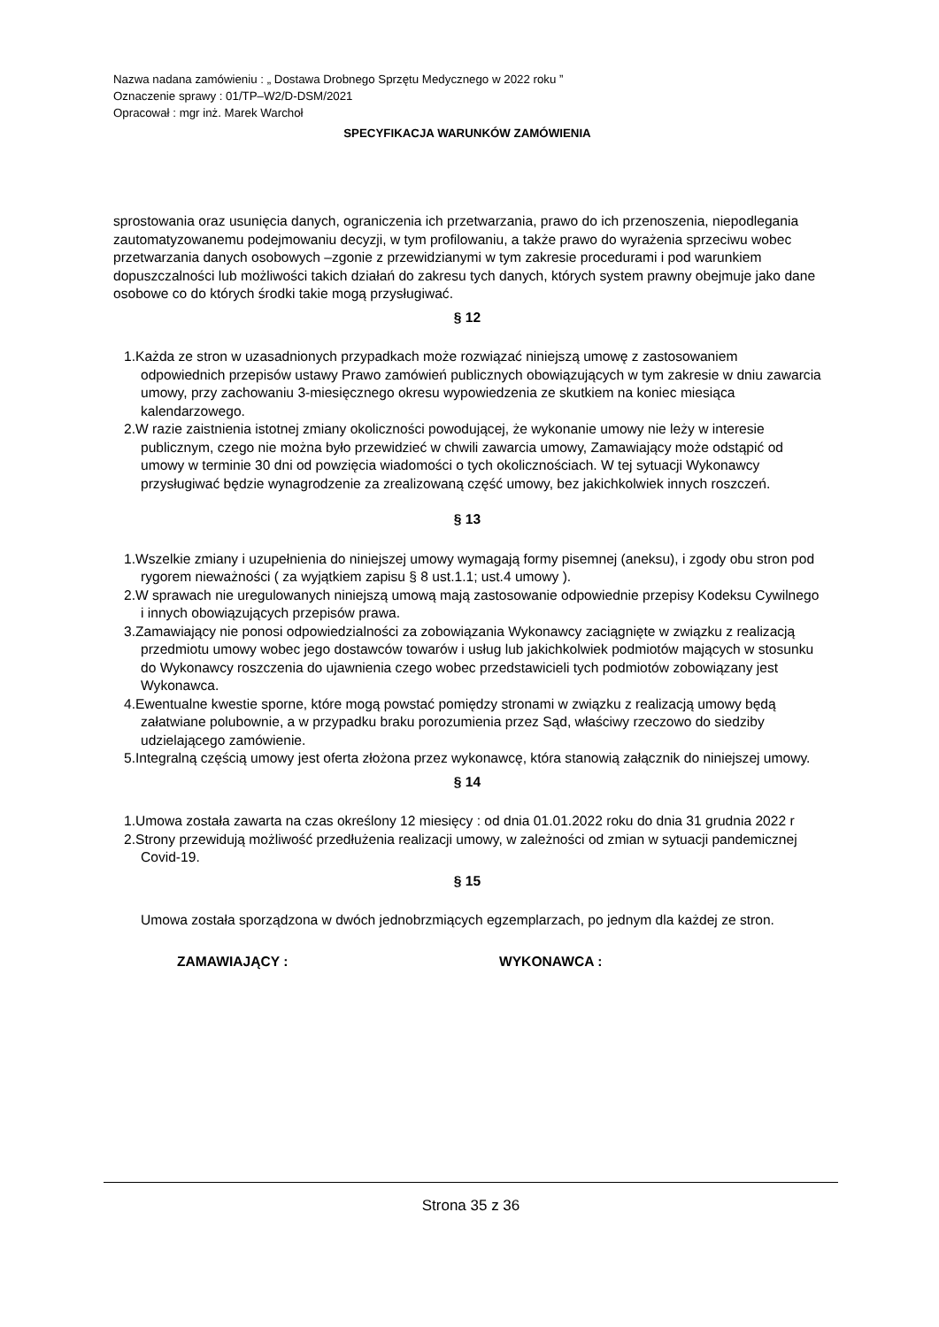Nazwa nadana zamówieniu : „ Dostawa Drobnego Sprzętu Medycznego w 2022 roku ”
Oznaczenie sprawy : 01/TP–W2/D-DSM/2021
Opracował : mgr inż. Marek Warchoł
SPECYFIKACJA WARUNKÓW ZAMÓWIENIA
sprostowania oraz usunięcia danych, ograniczenia ich przetwarzania, prawo do ich przenoszenia, niepodlegania zautomatyzowanemu podejmowaniu decyzji, w tym profilowaniu, a także prawo do wyrażenia sprzeciwu wobec przetwarzania danych osobowych –zgonie z przewidzianymi w tym zakresie procedurami i pod warunkiem dopuszczalności lub możliwości takich działań do zakresu tych danych, których system prawny obejmuje jako dane osobowe co do których środki takie mogą przysługiwać.
§ 12
1.Każda ze stron w uzasadnionych przypadkach może rozwiązać niniejszą umowę z zastosowaniem odpowiednich przepisów ustawy Prawo zamówień publicznych obowiązujących w tym zakresie w dniu zawarcia umowy, przy zachowaniu 3-miesięcznego okresu wypowiedzenia ze skutkiem na koniec miesiąca kalendarzowego.
2.W razie zaistnienia istotnej zmiany okoliczności powodującej, że wykonanie umowy nie leży w interesie publicznym, czego nie można było przewidzieć w chwili zawarcia umowy, Zamawiający może odstąpić od umowy w terminie 30 dni od powzięcia wiadomości o tych okolicznościach. W tej sytuacji Wykonawcy przysługiwać będzie wynagrodzenie za zrealizowaną część umowy, bez jakichkolwiek innych roszczeń.
§ 13
1.Wszelkie zmiany i uzupełnienia do niniejszej umowy wymagają formy pisemnej (aneksu), i zgody obu stron pod rygorem nieważności ( za wyjątkiem zapisu § 8 ust.1.1; ust.4 umowy ).
2.W sprawach nie uregulowanych niniejszą umową mają zastosowanie odpowiednie przepisy Kodeksu Cywilnego i innych obowiązujących przepisów prawa.
3.Zamawiający nie ponosi odpowiedzialności za zobowiązania Wykonawcy zaciągnięte w związku z realizacją przedmiotu umowy wobec jego dostawców towarów i usług lub jakichkolwiek podmiotów mających w stosunku do Wykonawcy roszczenia do ujawnienia czego wobec przedstawicieli tych podmiotów zobowiązany jest Wykonawca.
4.Ewentualne kwestie sporne, które mogą powstać pomiędzy stronami w związku z realizacją umowy będą załatwiane polubownie, a w przypadku braku porozumienia przez Sąd, właściwy rzeczowo do siedziby udzielającego zamówienie.
5.Integralną częścią umowy jest oferta złożona przez wykonawcę, która stanowią załącznik do niniejszej umowy.
§ 14
1.Umowa została zawarta na czas określony 12 miesięcy : od dnia 01.01.2022 roku do dnia 31 grudnia 2022 r
2.Strony przewidują możliwość przedłużenia realizacji umowy, w zależności od zmian w sytuacji pandemicznej Covid-19.
§ 15
Umowa została sporządzona w dwóch jednobrzmiących egzemplarzach, po jednym dla każdej ze stron.
ZAMAWIAJĄCY : WYKONAWCA :
Strona 35 z 36